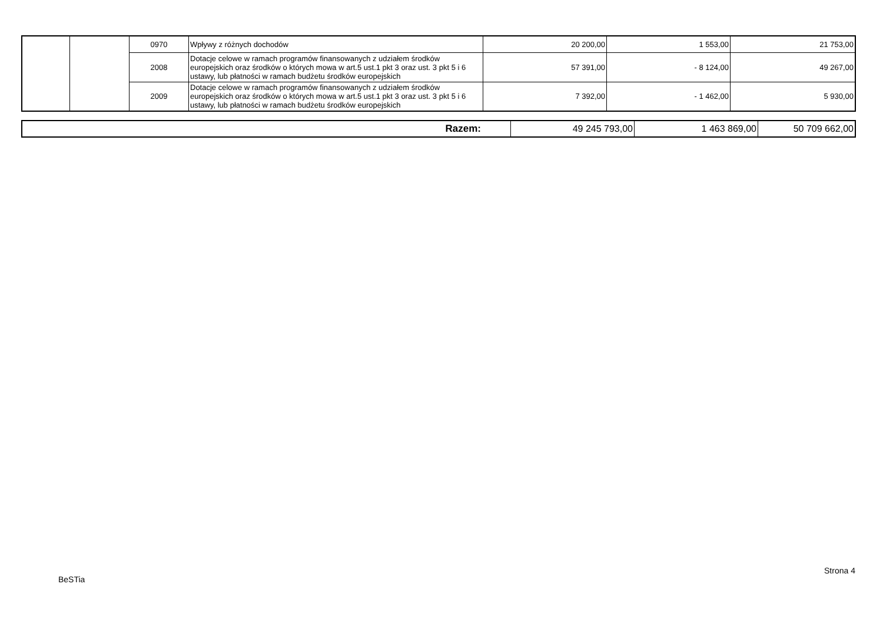| | | 0970 | Wpływy z różnych dochodów | 20 200,00 | 1 553,00 | 21 753,00 |
| | | 2008 | Dotacje celowe w ramach programów finansowanych z udziałem środków europejskich oraz środków o których mowa w art.5 ust.1 pkt 3 oraz ust. 3 pkt 5 i 6 ustawy, lub płatności w ramach budżetu środków europejskich | 57 391,00 | - 8 124,00 | 49 267,00 |
| | | 2009 | Dotacje celowe w ramach programów finansowanych z udziałem środków europejskich oraz środków o których mowa w art.5 ust.1 pkt 3 oraz ust. 3 pkt 5 i 6 ustawy, lub płatności w ramach budżetu środków europejskich | 7 392,00 | - 1 462,00 | 5 930,00 |
| Razem: | 49 245 793,00 | 1 463 869,00 | 50 709 662,00 |
Strona 4
BeSTia